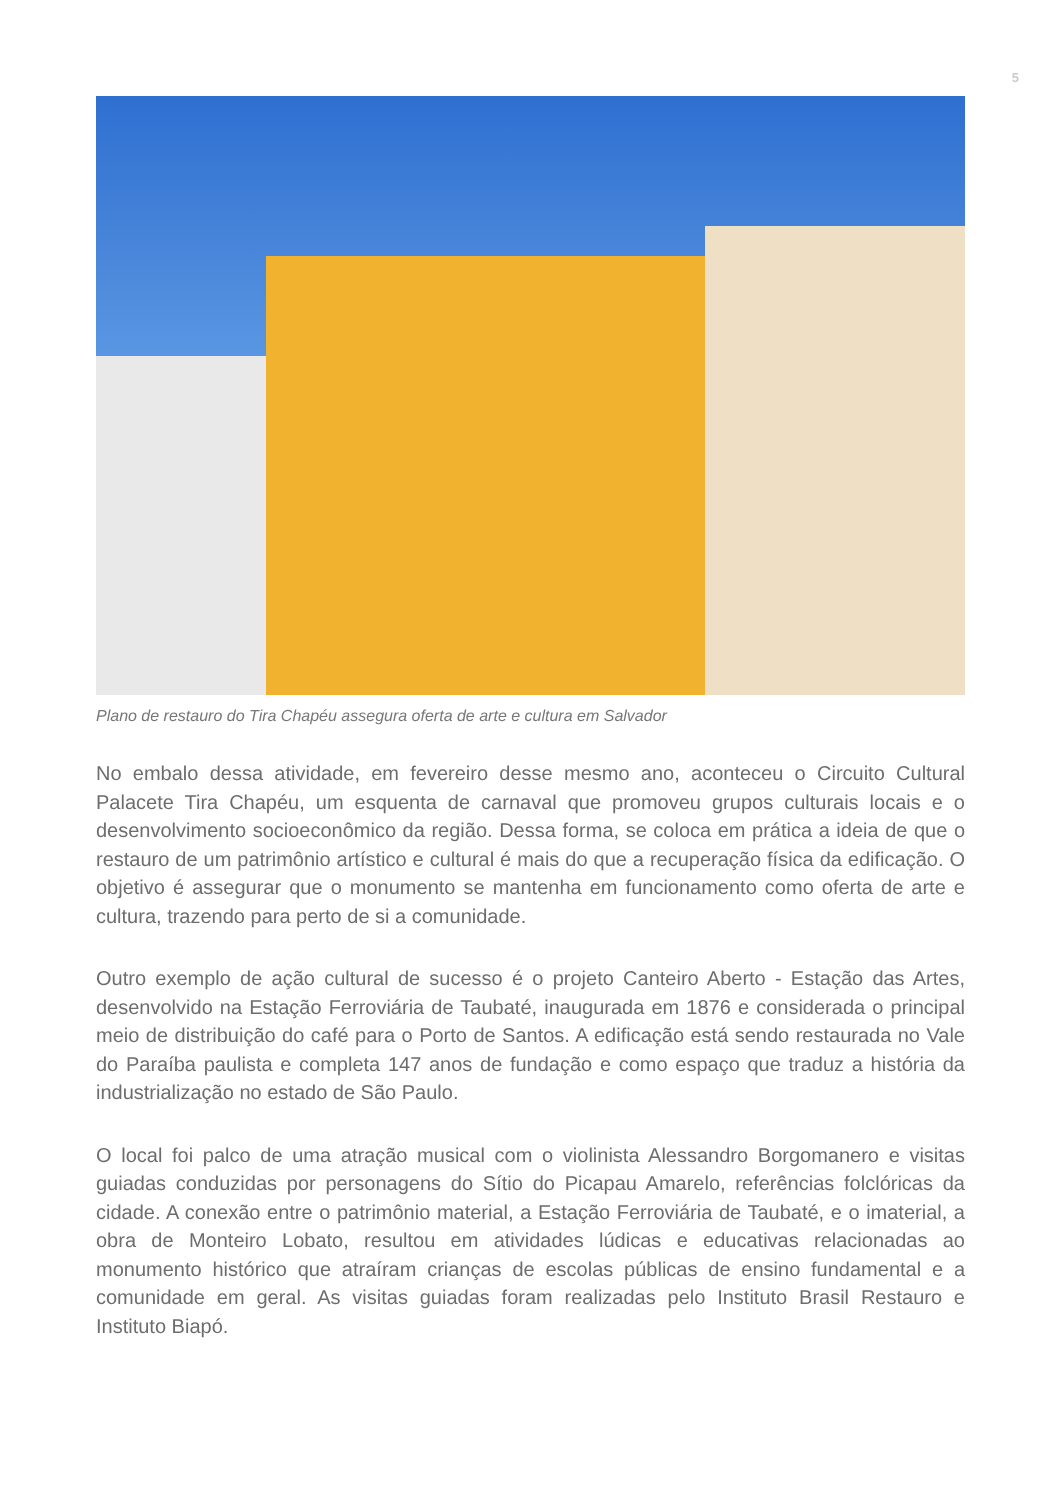5
Plano de restauro do Tira Chapéu assegura oferta de arte e cultura em Salvador
No embalo dessa atividade, em fevereiro desse mesmo ano, aconteceu o Circuito Cultural Palacete Tira Chapéu, um esquenta de carnaval que promoveu grupos culturais locais e o desenvolvimento socioeconômico da região. Dessa forma, se coloca em prática a ideia de que o restauro de um patrimônio artístico e cultural é mais do que a recuperação física da edificação. O objetivo é assegurar que o monumento se mantenha em funcionamento como oferta de arte e cultura, trazendo para perto de si a comunidade.
Outro exemplo de ação cultural de sucesso é o projeto Canteiro Aberto - Estação das Artes, desenvolvido na Estação Ferroviária de Taubaté, inaugurada em 1876 e considerada o principal meio de distribuição do café para o Porto de Santos. A edificação está sendo restaurada no Vale do Paraíba paulista e completa 147 anos de fundação e como espaço que traduz a história da industrialização no estado de São Paulo.
O local foi palco de uma atração musical com o violinista Alessandro Borgomanero e visitas guiadas conduzidas por personagens do Sítio do Picapau Amarelo, referências folclóricas da cidade. A conexão entre o patrimônio material, a Estação Ferroviária de Taubaté, e o imaterial, a obra de Monteiro Lobato, resultou em atividades lúdicas e educativas relacionadas ao monumento histórico que atraíram crianças de escolas públicas de ensino fundamental e a comunidade em geral. As visitas guiadas foram realizadas pelo Instituto Brasil Restauro e Instituto Biapó.